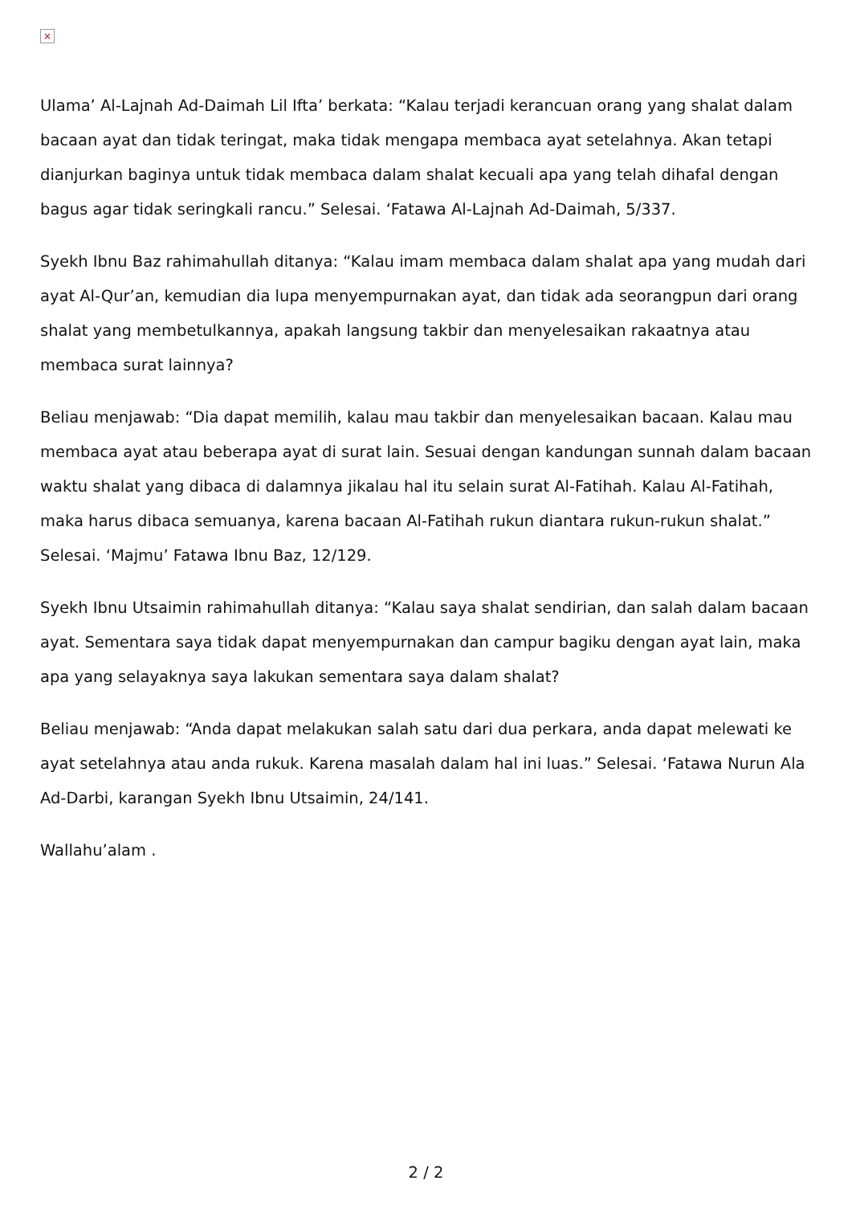×
Ulama’ Al-Lajnah Ad-Daimah Lil Ifta’ berkata: “Kalau terjadi kerancuan orang yang shalat dalam bacaan ayat dan tidak teringat, maka tidak mengapa membaca ayat setelahnya. Akan tetapi dianjurkan baginya untuk tidak membaca dalam shalat kecuali apa yang telah dihafal dengan bagus agar tidak seringkali rancu.” Selesai. ‘Fatawa Al-Lajnah Ad-Daimah, 5/337.
Syekh Ibnu Baz rahimahullah ditanya: “Kalau imam membaca dalam shalat apa yang mudah dari ayat Al-Qur’an, kemudian dia lupa menyempurnakan ayat, dan tidak ada seorangpun dari orang shalat yang membetulkannya, apakah langsung takbir dan menyelesaikan rakaatnya atau membaca surat lainnya?
Beliau menjawab: “Dia dapat memilih, kalau mau takbir dan menyelesaikan bacaan. Kalau mau membaca ayat atau beberapa ayat di surat lain. Sesuai dengan kandungan sunnah dalam bacaan waktu shalat yang dibaca di dalamnya jikalau hal itu selain surat Al-Fatihah. Kalau Al-Fatihah, maka harus dibaca semuanya, karena bacaan Al-Fatihah rukun diantara rukun-rukun shalat.” Selesai. ‘Majmu’ Fatawa Ibnu Baz, 12/129.
Syekh Ibnu Utsaimin rahimahullah ditanya: “Kalau saya shalat sendirian, dan salah dalam bacaan ayat. Sementara saya tidak dapat menyempurnakan dan campur bagiku dengan ayat lain, maka apa yang selayaknya saya lakukan sementara saya dalam shalat?
Beliau menjawab: “Anda dapat melakukan salah satu dari dua perkara, anda dapat melewati ke ayat setelahnya atau anda rukuk. Karena masalah dalam hal ini luas.” Selesai. ‘Fatawa Nurun Ala Ad-Darbi, karangan Syekh Ibnu Utsaimin, 24/141.
Wallahu’alam .
2 / 2